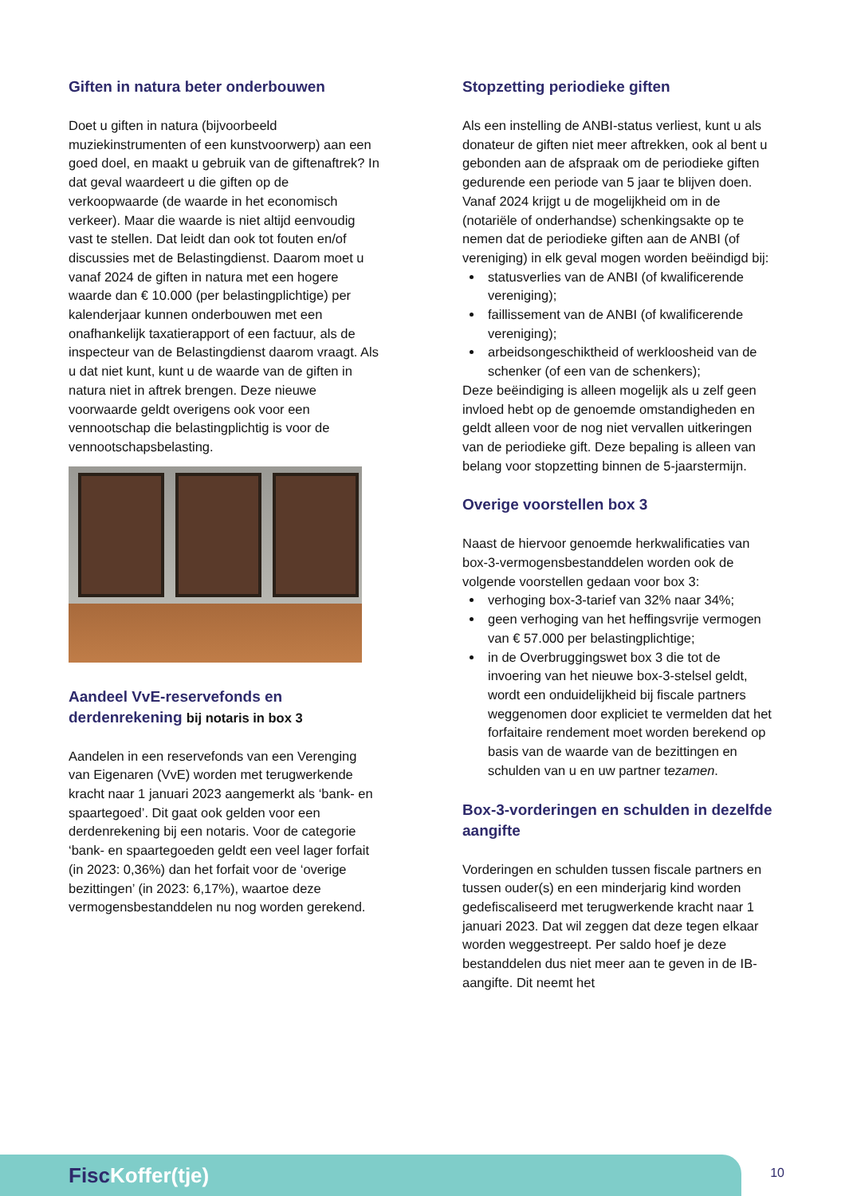Giften in natura beter onderbouwen
Doet u giften in natura (bijvoorbeeld muziekinstrumenten of een kunstvoorwerp) aan een goed doel, en maakt u gebruik van de giftenaftrek? In dat geval waardeert u die giften op de verkoopwaarde (de waarde in het economisch verkeer). Maar die waarde is niet altijd eenvoudig vast te stellen. Dat leidt dan ook tot fouten en/of discussies met de Belastingdienst. Daarom moet u vanaf 2024 de giften in natura met een hogere waarde dan € 10.000 (per belastingplichtige) per kalenderjaar kunnen onderbouwen met een onafhankelijk taxatierapport of een factuur, als de inspecteur van de Belastingdienst daarom vraagt. Als u dat niet kunt, kunt u de waarde van de giften in natura niet in aftrek brengen. Deze nieuwe voorwaarde geldt overigens ook voor een vennootschap die belastingplichtig is voor de vennootschapsbelasting.
Aandeel VvE-reservefonds en derdenrekening bij notaris in box 3
Aandelen in een reservefonds van een Verenging van Eigenaren (VvE) worden met terugwerkende kracht naar 1 januari 2023 aangemerkt als ‘bank- en spaartegoed’. Dit gaat ook gelden voor een derdenrekening bij een notaris. Voor de categorie ‘bank- en spaartegoeden geldt een veel lager forfait (in 2023: 0,36%) dan het forfait voor de ‘overige bezittingen’ (in 2023: 6,17%), waartoe deze vermogensbestanddelen nu nog worden gerekend.
Stopzetting periodieke giften
Als een instelling de ANBI-status verliest, kunt u als donateur de giften niet meer aftrekken, ook al bent u gebonden aan de afspraak om de periodieke giften gedurende een periode van 5 jaar te blijven doen. Vanaf 2024 krijgt u de mogelijkheid om in de (notariële of onderhandse) schenkingsakte op te nemen dat de periodieke giften aan de ANBI (of vereniging) in elk geval mogen worden beëindigd bij:
statusverlies van de ANBI (of kwalificerende vereniging);
faillissement van de ANBI (of kwalificerende vereniging);
arbeidsongeschiktheid of werkloosheid van de schenker (of een van de schenkers);
Deze beëindiging is alleen mogelijk als u zelf geen invloed hebt op de genoemde omstandigheden en geldt alleen voor de nog niet vervallen uitkeringen van de periodieke gift. Deze bepaling is alleen van belang voor stopzetting binnen de 5-jaarstermijn.
Overige voorstellen box 3
Naast de hiervoor genoemde herkwalificaties van box-3-vermogensbestanddelen worden ook de volgende voorstellen gedaan voor box 3:
verhoging box-3-tarief van 32% naar 34%;
geen verhoging van het heffingsvrije vermogen van € 57.000 per belastingplichtige;
in de Overbruggingswet box 3 die tot de invoering van het nieuwe box-3-stelsel geldt, wordt een onduidelijkheid bij fiscale partners weggenomen door expliciet te vermelden dat het forfaitaire rendement moet worden berekend op basis van de waarde van de bezittingen en schulden van u en uw partner tezamen.
Box-3-vorderingen en schulden in dezelfde aangifte
Vorderingen en schulden tussen fiscale partners en tussen ouder(s) en een minderjarig kind worden gedefiscaliseerd met terugwerkende kracht naar 1 januari 2023. Dat wil zeggen dat deze tegen elkaar worden weggestreept. Per saldo hoef je deze bestanddelen dus niet meer aan te geven in de IB-aangifte. Dit neemt het
FiscKoffer(tje) 10